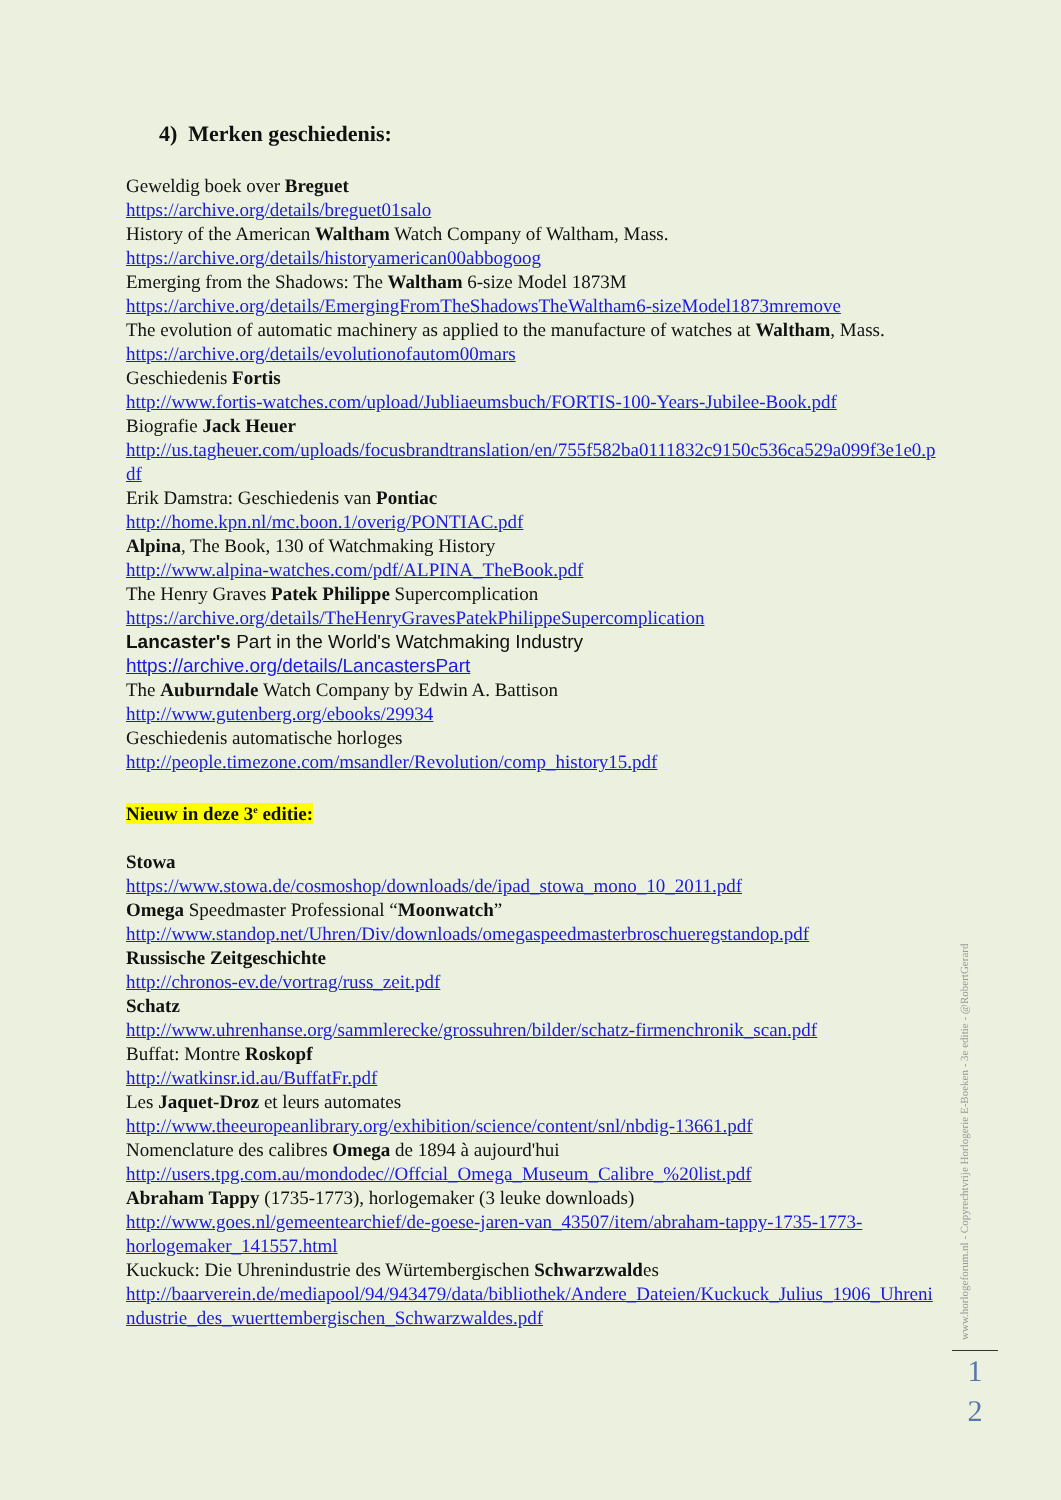4) Merken geschiedenis:
Geweldig boek over Breguet
https://archive.org/details/breguet01salo
History of the American Waltham Watch Company of Waltham, Mass.
https://archive.org/details/historyamerican00abbogoog
Emerging from the Shadows: The Waltham 6-size Model 1873M
https://archive.org/details/EmergingFromTheShadowsTheWaltham6-sizeModel1873mremove
The evolution of automatic machinery as applied to the manufacture of watches at Waltham, Mass.
https://archive.org/details/evolutionofautom00mars
Geschiedenis Fortis
http://www.fortis-watches.com/upload/Jubliaeumsbuch/FORTIS-100-Years-Jubilee-Book.pdf
Biografie Jack Heuer
http://us.tagheuer.com/uploads/focusbrandtranslation/en/755f582ba0111832c9150c536ca529a099f3e1e0.pdf
Erik Damstra: Geschiedenis van Pontiac
http://home.kpn.nl/mc.boon.1/overig/PONTIAC.pdf
Alpina, The Book, 130 of Watchmaking History
http://www.alpina-watches.com/pdf/ALPINA_TheBook.pdf
The Henry Graves Patek Philippe Supercomplication
https://archive.org/details/TheHenryGravesPatekPhilippeSupercomplication
Lancaster's Part in the World's Watchmaking Industry
https://archive.org/details/LancastersPart
The Auburndale Watch Company by Edwin A. Battison
http://www.gutenberg.org/ebooks/29934
Geschiedenis automatische horloges
http://people.timezone.com/msandler/Revolution/comp_history15.pdf
Nieuw in deze 3<sup>e</sup> editie:
Stowa
https://www.stowa.de/cosmoshop/downloads/de/ipad_stowa_mono_10_2011.pdf
Omega Speedmaster Professional “Moonwatch”
http://www.standop.net/Uhren/Div/downloads/omegaspeedmasterbroschueregstandop.pdf
Russische Zeitgeschichte
http://chronos-ev.de/vortrag/russ_zeit.pdf
Schatz
http://www.uhrenhanse.org/sammlerecke/grossuhren/bilder/schatz-firmenchronik_scan.pdf
Buffat: Montre Roskopf
http://watkinsr.id.au/BuffatFr.pdf
Les Jaquet-Droz et leurs automates
http://www.theeuropeanlibrary.org/exhibition/science/content/snl/nbdig-13661.pdf
Nomenclature des calibres Omega de 1894 à aujourd'hui
http://users.tpg.com.au/mondodec//Offcial_Omega_Museum_Calibre_%20list.pdf
Abraham Tappy (1735-1773), horlogemaker (3 leuke downloads)
http://www.goes.nl/gemeentearchief/de-goese-jaren-van_43507/item/abraham-tappy-1735-1773-horlogemaker_141557.html
Kuckuck: Die Uhrenindustrie des Würtembergischen Schwarzwaldes
http://baarverein.de/mediapool/94/943479/data/bibliothek/Andere_Dateien/Kuckuck_Julius_1906_Uhrenindustrie_des_wuerttembergischen_Schwarzwaldes.pdf
www.horlogeforum.nl - Copyrechtvrije Horlogerie E-Boeken - 3e editie - @RobertGerard
1
2